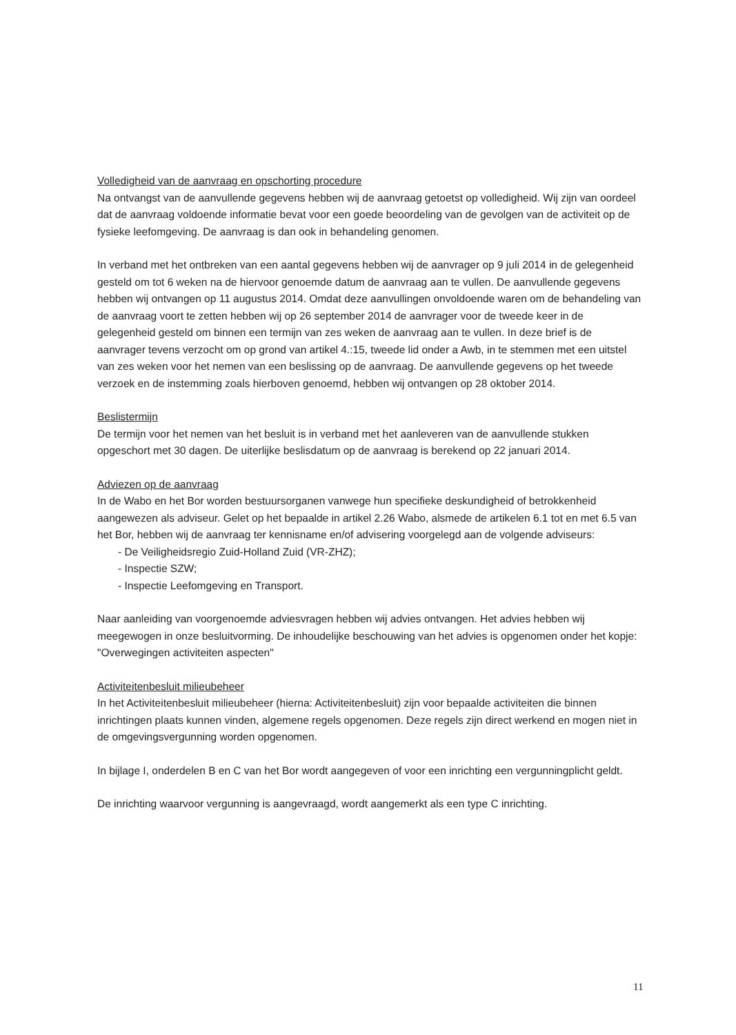Volledigheid van de aanvraag en opschorting procedure
Na ontvangst van de aanvullende gegevens hebben wij de aanvraag getoetst op volledigheid. Wij zijn van oordeel dat de aanvraag voldoende informatie bevat voor een goede beoordeling van de gevolgen van de activiteit op de fysieke leefomgeving. De aanvraag is dan ook in behandeling genomen.
In verband met het ontbreken van een aantal gegevens hebben wij de aanvrager op 9 juli 2014 in de gelegenheid gesteld om tot 6 weken na de hiervoor genoemde datum de aanvraag aan te vullen. De aanvullende gegevens hebben wij ontvangen op 11 augustus 2014. Omdat deze aanvullingen onvoldoende waren om de behandeling van de aanvraag voort te zetten hebben wij op 26 september 2014 de aanvrager voor de tweede keer in de gelegenheid gesteld om binnen een termijn van zes weken de aanvraag aan te vullen. In deze brief is de aanvrager tevens verzocht om op grond van artikel 4.:15, tweede lid onder a Awb, in te stemmen met een uitstel van zes weken voor het nemen van een beslissing op de aanvraag. De aanvullende gegevens op het tweede verzoek en de instemming zoals hierboven genoemd, hebben wij ontvangen op 28 oktober 2014.
Beslistermijn
De termijn voor het nemen van het besluit is in verband met het aanleveren van de aanvullende stukken opgeschort met 30 dagen. De uiterlijke beslisdatum op de aanvraag is berekend op 22 januari 2014.
Adviezen op de aanvraag
In de Wabo en het Bor worden bestuursorganen vanwege hun specifieke deskundigheid of betrokkenheid aangewezen als adviseur. Gelet op het bepaalde in artikel 2.26 Wabo, alsmede de artikelen 6.1 tot en met 6.5 van het Bor, hebben wij de aanvraag ter kennisname en/of advisering voorgelegd aan de volgende adviseurs:
- De Veiligheidsregio Zuid-Holland Zuid (VR-ZHZ);
- Inspectie SZW;
- Inspectie Leefomgeving en Transport.
Naar aanleiding van voorgenoemde adviesvragen hebben wij advies ontvangen. Het advies hebben wij meegewogen in onze besluitvorming. De inhoudelijke beschouwing van het advies is opgenomen onder het kopje: "Overwegingen activiteiten aspecten"
Activiteitenbesluit milieubeheer
In het Activiteitenbesluit milieubeheer (hierna: Activiteitenbesluit) zijn voor bepaalde activiteiten die binnen inrichtingen plaats kunnen vinden, algemene regels opgenomen. Deze regels zijn direct werkend en mogen niet in de omgevingsvergunning worden opgenomen.
In bijlage I, onderdelen B en C van het Bor wordt aangegeven of voor een inrichting een vergunningplicht geldt.
De inrichting waarvoor vergunning is aangevraagd, wordt aangemerkt als een type C inrichting.
11